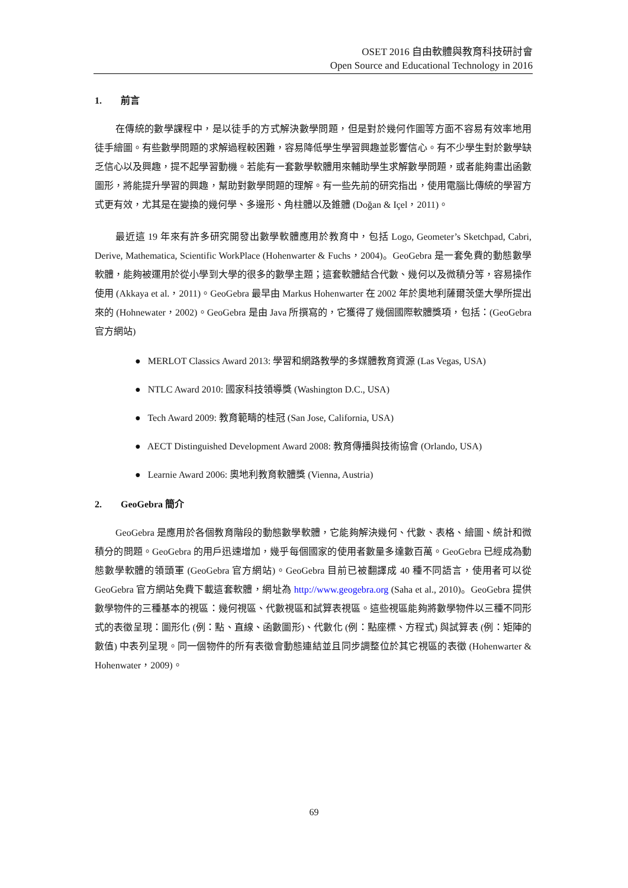OSET 2016 自由軟體與教育科技研討會
Open Source and Educational Technology in 2016
1. 前言
在傳統的數學課程中，是以徒手的方式解決數學問題，但是對於幾何作圖等方面不容易有效率地用徒手繪圖。有些數學問題的求解過程較困難，容易降低學生學習興趣並影響信心。有不少學生對於數學缺乏信心以及興趣，提不起學習動機。若能有一套數學軟體用來輔助學生求解數學問題，或者能夠畫出函數圖形，將能提升學習的興趣，幫助對數學問題的理解。有一些先前的研究指出，使用電腦比傳統的學習方式更有效，尤其是在變換的幾何學、多邊形、角柱體以及錐體 (Doğan & Içel，2011)。
最近這 19 年來有許多研究開發出數學軟體應用於教育中，包括 Logo, Geometer’s Sketchpad, Cabri, Derive, Mathematica, Scientific WorkPlace (Hohenwarter & Fuchs，2004)。GeoGebra 是一套免費的動態數學軟體，能夠被運用於從小學到大學的很多的數學主題；這套軟體結合代數、幾何以及微積分等，容易操作使用 (Akkaya et al.，2011)。GeoGebra 最早由 Markus Hohenwarter 在 2002 年於奧地利薩爾茨堡大學所提出來的 (Hohnewater，2002)。GeoGebra 是由 Java 所撰寫的，它獲得了幾個國際軟體獎項，包括：(GeoGebra 官方網站)
● MERLOT Classics Award 2013: 學習和網路教學的多媒體教育資源 (Las Vegas, USA)
● NTLC Award 2010: 國家科技領導獎 (Washington D.C., USA)
● Tech Award 2009: 教育範疇的桂冠 (San Jose, California, USA)
● AECT Distinguished Development Award 2008: 教育傳播與技術協會 (Orlando, USA)
● Learnie Award 2006: 奧地利教育軟體獎 (Vienna, Austria)
2. GeoGebra 簡介
GeoGebra 是應用於各個教育階段的動態數學軟體，它能夠解決幾何、代數、表格、繪圖、統計和微積分的問題。GeoGebra 的用戶迅速增加，幾乎每個國家的使用者數量多達數百萬。GeoGebra 已經成為動態數學軟體的領頭軍 (GeoGebra 官方網站)。GeoGebra 目前已被翻譯成 40 種不同語言，使用者可以從 GeoGebra 官方網站免費下載這套軟體，網址為 http://www.geogebra.org (Saha et al., 2010)。GeoGebra 提供數學物件的三種基本的視區：幾何視區、代數視區和試算表視區。這些視區能夠將數學物件以三種不同形式的表徵呈現：圖形化 (例：點、直線、函數圖形)、代數化 (例：點座標、方程式) 與試算表 (例：矩陣的數值) 中表列呈現。同一個物件的所有表徵會動態連結並且同步調整位於其它視區的表徵 (Hohenwarter & Hohenwater，2009)。
69